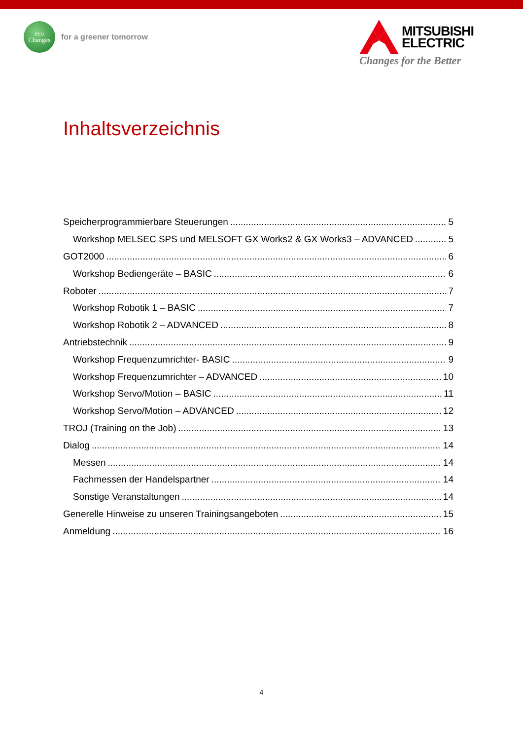eco
Changes
for a greener tomorrow
MITSUBISHI
ELECTRIC
Changes for the Better
Inhaltsverzeichnis
Speicherprogrammierbare Steuerungen 5
Workshop MELSEC SPS und MELSOFT GX Works2 & GX Works3 – ADVANCED 5
GOT2000 6
Workshop Bediengeräte – BASIC 6
Roboter 7
Workshop Robotik 1 – BASIC 7
Workshop Robotik 2 – ADVANCED 8
Antriebstechnik 9
Workshop Frequenzumrichter- BASIC 9
Workshop Frequenzumrichter – ADVANCED 10
Workshop Servo/Motion – BASIC 11
Workshop Servo/Motion – ADVANCED 12
TROJ (Training on the Job) 13
Dialog 14
Messen 14
Fachmessen der Handelspartner 14
Sonstige Veranstaltungen 14
Generelle Hinweise zu unseren Trainingsangeboten 15
Anmeldung 16
4